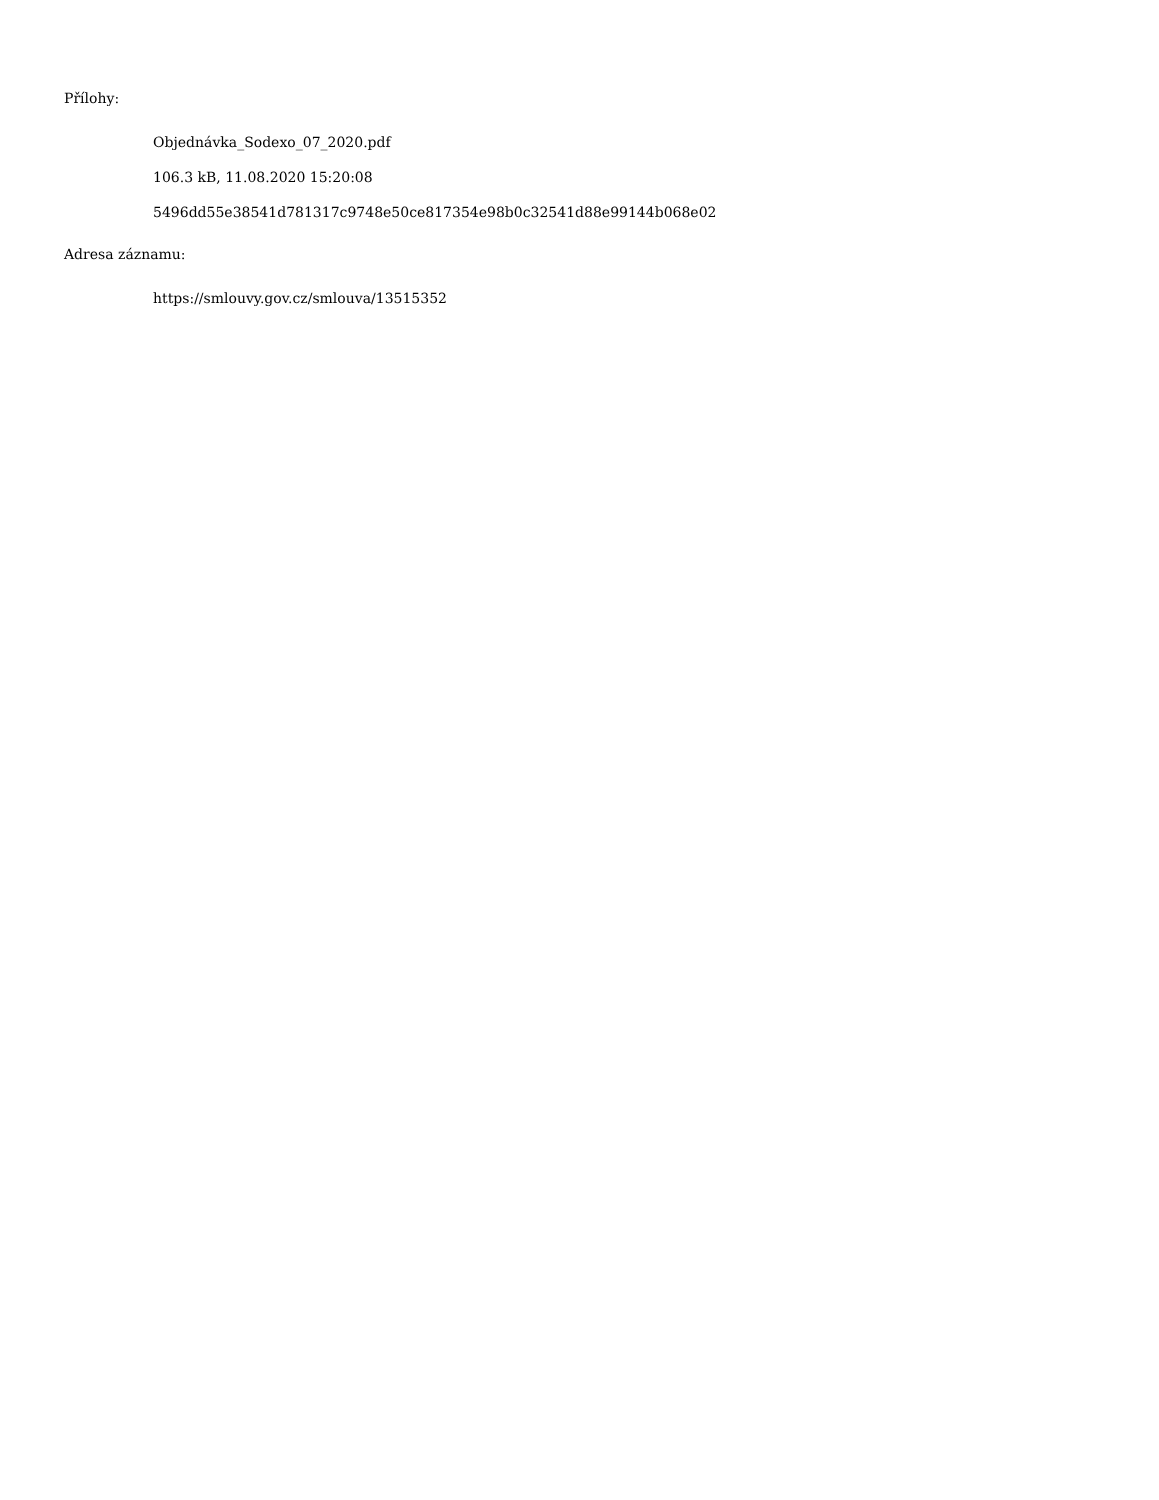Přílohy:
Objednávka_Sodexo_07_2020.pdf
106.3 kB, 11.08.2020 15:20:08
5496dd55e38541d781317c9748e50ce817354e98b0c32541d88e99144b068e02
Adresa záznamu:
https://smlouvy.gov.cz/smlouva/13515352